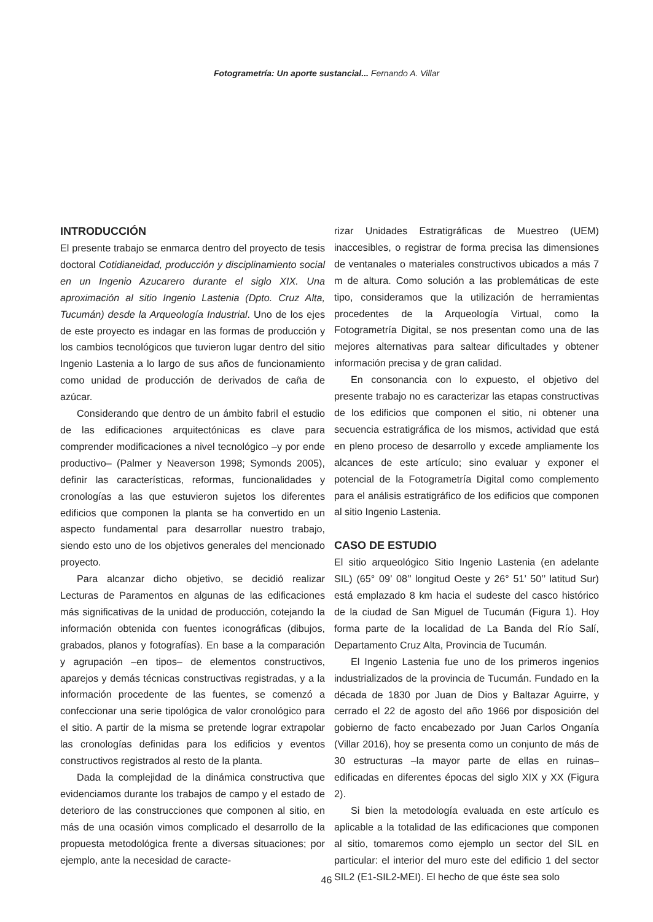Fotogrametría: Un aporte sustancial... Fernando A. Villar
INTRODUCCIÓN
El presente trabajo se enmarca dentro del proyecto de tesis doctoral Cotidianeidad, producción y disciplinamiento social en un Ingenio Azucarero durante el siglo XIX. Una aproximación al sitio Ingenio Lastenia (Dpto. Cruz Alta, Tucumán) desde la Arqueología Industrial. Uno de los ejes de este proyecto es indagar en las formas de producción y los cambios tecnológicos que tuvieron lugar dentro del sitio Ingenio Lastenia a lo largo de sus años de funcionamiento como unidad de producción de derivados de caña de azúcar.
Considerando que dentro de un ámbito fabril el estudio de las edificaciones arquitectónicas es clave para comprender modificaciones a nivel tecnológico –y por ende productivo– (Palmer y Neaverson 1998; Symonds 2005), definir las características, reformas, funcionalidades y cronologías a las que estuvieron sujetos los diferentes edificios que componen la planta se ha convertido en un aspecto fundamental para desarrollar nuestro trabajo, siendo esto uno de los objetivos generales del mencionado proyecto.
Para alcanzar dicho objetivo, se decidió realizar Lecturas de Paramentos en algunas de las edificaciones más significativas de la unidad de producción, cotejando la información obtenida con fuentes iconográficas (dibujos, grabados, planos y fotografías). En base a la comparación y agrupación –en tipos– de elementos constructivos, aparejos y demás técnicas constructivas registradas, y a la información procedente de las fuentes, se comenzó a confeccionar una serie tipológica de valor cronológico para el sitio. A partir de la misma se pretende lograr extrapolar las cronologías definidas para los edificios y eventos constructivos registrados al resto de la planta.
Dada la complejidad de la dinámica constructiva que evidenciamos durante los trabajos de campo y el estado de deterioro de las construcciones que componen al sitio, en más de una ocasión vimos complicado el desarrollo de la propuesta metodológica frente a diversas situaciones; por ejemplo, ante la necesidad de caracte-
rizar Unidades Estratigráficas de Muestreo (UEM) inaccesibles, o registrar de forma precisa las dimensiones de ventanales o materiales constructivos ubicados a más 7 m de altura. Como solución a las problemáticas de este tipo, consideramos que la utilización de herramientas procedentes de la Arqueología Virtual, como la Fotogrametría Digital, se nos presentan como una de las mejores alternativas para saltear dificultades y obtener información precisa y de gran calidad.
En consonancia con lo expuesto, el objetivo del presente trabajo no es caracterizar las etapas constructivas de los edificios que componen el sitio, ni obtener una secuencia estratigráfica de los mismos, actividad que está en pleno proceso de desarrollo y excede ampliamente los alcances de este artículo; sino evaluar y exponer el potencial de la Fotogrametría Digital como complemento para el análisis estratigráfico de los edificios que componen al sitio Ingenio Lastenia.
CASO DE ESTUDIO
El sitio arqueológico Sitio Ingenio Lastenia (en adelante SIL) (65° 09’ 08’’ longitud Oeste y 26° 51’ 50’’ latitud Sur) está emplazado 8 km hacia el sudeste del casco histórico de la ciudad de San Miguel de Tucumán (Figura 1). Hoy forma parte de la localidad de La Banda del Río Salí, Departamento Cruz Alta, Provincia de Tucumán.
El Ingenio Lastenia fue uno de los primeros ingenios industrializados de la provincia de Tucumán. Fundado en la década de 1830 por Juan de Dios y Baltazar Aguirre, y cerrado el 22 de agosto del año 1966 por disposición del gobierno de facto encabezado por Juan Carlos Onganía (Villar 2016), hoy se presenta como un conjunto de más de 30 estructuras –la mayor parte de ellas en ruinas– edificadas en diferentes épocas del siglo XIX y XX (Figura 2).
Si bien la metodología evaluada en este artículo es aplicable a la totalidad de las edificaciones que componen al sitio, tomaremos como ejemplo un sector del SIL en particular: el interior del muro este del edificio 1 del sector SIL2 (E1-SIL2-MEI). El hecho de que éste sea solo
46